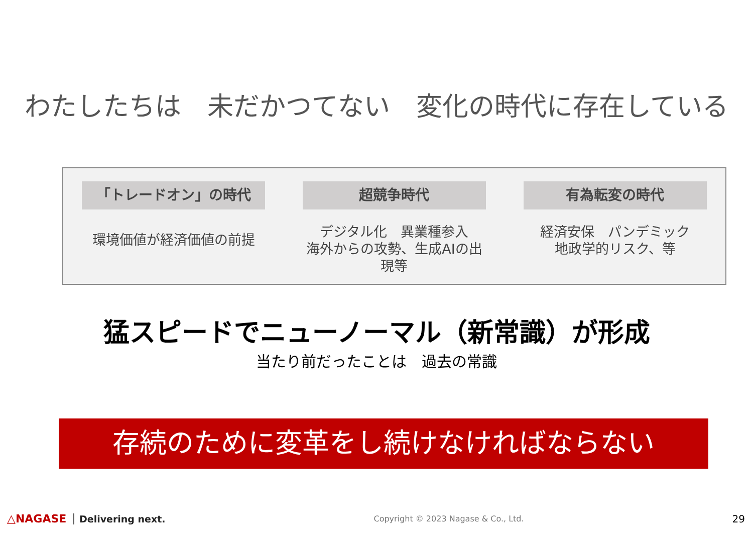わたしたちは　未だかつてない　変化の時代に存在している
「トレードオン」の時代
環境価値が経済価値の前提
超競争時代
デジタル化　異業種参入
海外からの攻勢、生成AIの出現等
有為転変の時代
経済安保　パンデミック
地政学的リスク、等
猛スピードでニューノーマル（新常識）が形成
当たり前だったことは　過去の常識
存続のために変革をし続けなければならない
△NAGASE Delivering next.
Copyright © 2023 Nagase & Co., Ltd.
29